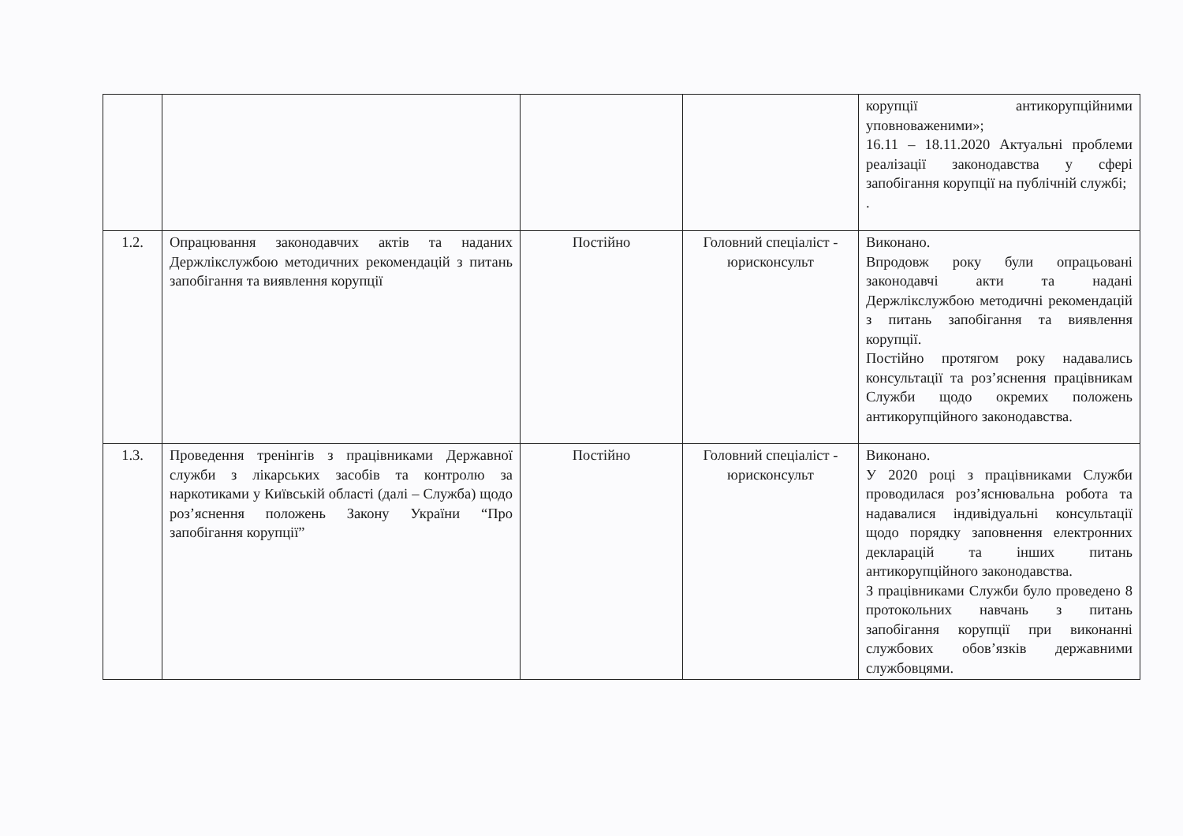| | | | | корупції антикорупційними уповноваженими»; 16.11 – 18.11.2020 Актуальні проблеми реалізації законодавства у сфері запобігання корупції на публічній службі; . |
| 1.2. | Опрацювання законодавчих актів та наданих Держлікслужбою методичних рекомендацій з питань запобігання та виявлення корупції | Постійно | Головний спеціаліст - юрисконсульт | Виконано. Впродовж року були опрацьовані законодавчі акти та надані Держлікслужбою методичні рекомендацій з питань запобігання та виявлення корупції. Постійно протягом року надавались консультації та роз’яснення працівникам Служби щодо окремих положень антикорупційного законодавства. |
| 1.3. | Проведення тренінгів з працівниками Державної служби з лікарських засобів та контролю за наркотиками у Київській області (далі – Служба) щодо роз’яснення положень Закону України “Про запобігання корупції” | Постійно | Головний спеціаліст - юрисконсульт | Виконано. У 2020 році з працівниками Служби проводилася роз’яснювальна робота та надавалися індивідуальні консультації щодо порядку заповнення електронних декларацій та інших питань антикорупційного законодавства. З працівниками Служби було проведено 8 протокольних навчань з питань запобігання корупції при виконанні службових обов’язків державними службовцями. |